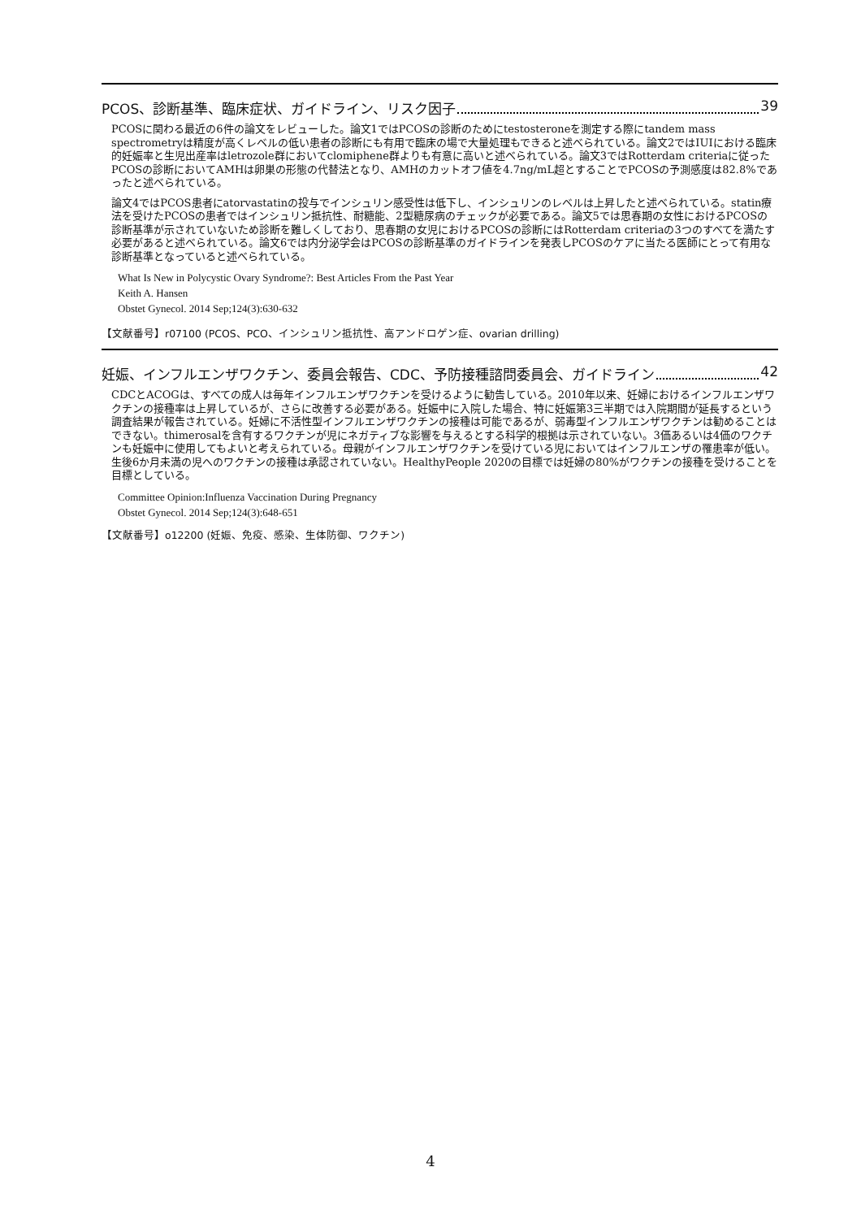PCOS、診断基準、臨床症状、ガイドライン、リスク因子 39
PCOSに関わる最近の6件の論文をレビューした。論文1ではPCOSの診断のためにtestosteroneを測定する際にtandem mass spectrometryは精度が高くレベルの低い患者の診断にも有用で臨床の場で大量処理もできると述べられている。論文2ではIUIにおける臨床的妊娠率と生児出産率はletrozole群においてclomiphene群よりも有意に高いと述べられている。論文3ではRotterdam criteriaに従ったPCOSの診断においてAMHは卵巣の形態の代替法となり、AMHのカットオフ値を4.7ng/mL超とすることでPCOSの予測感度は82.8%であったと述べられている。
論文4ではPCOS患者にatorvastatinの投与でインシュリン感受性は低下し、インシュリンのレベルは上昇したと述べられている。statin療法を受けたPCOSの患者ではインシュリン抵抗性、耐糖能、2型糖尿病のチェックが必要である。論文5では思春期の女性におけるPCOSの診断基準が示されていないため診断を難しくしており、思春期の女児におけるPCOSの診断にはRotterdam criteriaの3つのすべてを満たす必要があると述べられている。論文6では内分泌学会はPCOSの診断基準のガイドラインを発表しPCOSのケアに当たる医師にとって有用な診断基準となっていると述べられている。
What Is New in Polycystic Ovary Syndrome?: Best Articles From the Past Year
Keith A. Hansen
Obstet Gynecol. 2014 Sep;124(3):630-632
【文献番号】r07100 (PCOS、PCO、インシュリン抵抗性、高アンドロゲン症、ovarian drilling)
妊娠、インフルエンザワクチン、委員会報告、CDC、予防接種諮問委員会、ガイドライン 42
CDCとACOGは、すべての成人は毎年インフルエンザワクチンを受けるように勧告している。2010年以来、妊婦におけるインフルエンザワクチンの接種率は上昇しているが、さらに改善する必要がある。妊娠中に入院した場合、特に妊娠第3三半期では入院期間が延長するという調査結果が報告されている。妊婦に不活性型インフルエンザワクチンの接種は可能であるが、弱毒型インフルエンザワクチンは勧めることはできない。thimerosalを含有するワクチンが児にネガティブな影響を与えるとする科学的根拠は示されていない。3価あるいは4価のワクチンも妊娠中に使用してもよいと考えられている。母親がインフルエンザワクチンを受けている児においてはインフルエンザの罹患率が低い。生後6か月未満の児へのワクチンの接種は承認されていない。HealthyPeople 2020の目標では妊婦の80%がワクチンの接種を受けることを目標としている。
Committee Opinion:Influenza Vaccination During Pregnancy
Obstet Gynecol. 2014 Sep;124(3):648-651
【文献番号】o12200 (妊娠、免疫、感染、生体防御、ワクチン)
4